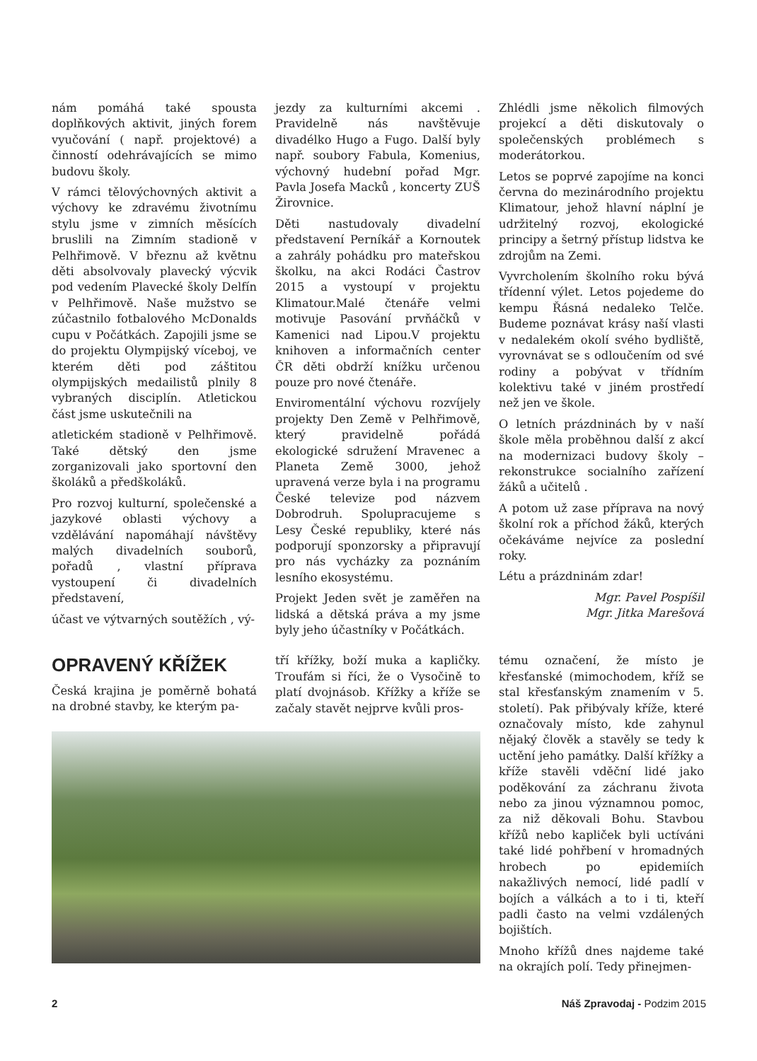nám pomáhá také spousta doplňkových aktivit, jiných forem vyučování ( např. projektové) a činností odehrávajících se mimo budovu školy.
V rámci tělovýchovných aktivit a výchovy ke zdravému životnímu stylu jsme v zimních měsících bruslili na Zimním stadioně v Pelhřimově. V březnu až květnu děti absolvovaly plavecký výcvik pod vedením Plavecké školy Delfín v Pelhřimově. Naše mužstvo se zúčastnilo fotbalového McDonalds cupu v Počátkách. Zapojili jsme se do projektu Olympijský víceboj, ve kterém děti pod záštitou olympijských medailistů plnily 8 vybraných disciplín. Atletickou část jsme uskutečnili na
atletickém stadioně v Pelhřimově. Také dětský den jsme zorganizovali jako sportovní den školáků a předškoláků.
Pro rozvoj kulturní, společenské a jazykové oblasti výchovy a vzdělávání napomáhají návštěvy malých divadelních souborů, pořadů , vlastní příprava vystoupení či divadelních představení,
účast ve výtvarných soutěžích , vý-
jezdy za kulturními akcemi . Pravidelně nás navštěvuje divadélko Hugo a Fugo. Další byly např. soubory Fabula, Komenius, výchovný hudební pořad Mgr. Pavla Josefa Macků , koncerty ZUŠ Žirovnice.
Děti nastudovaly divadelní představení Perníkář a Kornoutek a zahrály pohádku pro mateřskou školku, na akci Rodáci Častrov 2015 a vystoupí v projektu Klimatour.Malé čtenáře velmi motivuje Pasování prvňáčků v Kamenici nad Lipou.V projektu knihoven a informačních center ČR děti obdrží knížku určenou pouze pro nové čtenáře.
Enviromentální výchovu rozvíjely projekty Den Země v Pelhřimově, který pravidelně pořádá ekologické sdružení Mravenec a Planeta Země 3000, jehož upravená verze byla i na programu České televize pod názvem Dobrodruh. Spolupracujeme s Lesy České republiky, které nás podporují sponzorsky a připravují pro nás vycházky za poznáním lesního ekosystému.
Projekt Jeden svět je zaměřen na lidská a dětská práva a my jsme byly jeho účastníky v Počátkách.
Zhlédli jsme několich filmových projekcí a děti diskutovaly o společenských problémech s moderátorkou.
Letos se poprvé zapojíme na konci června do mezinárodního projektu Klimatour, jehož hlavní náplní je udržitelný rozvoj, ekologické principy a šetrný přístup lidstva ke zdrojům na Zemi.
Vyvrcholením školního roku bývá třídenní výlet. Letos pojedeme do kempu Řásná nedaleko Telče. Budeme poznávat krásy naší vlasti v nedalekém okolí svého bydliště, vyrovnávat se s odloučením od své rodiny a pobývat v třídním kolektivu také v jiném prostředí než jen ve škole.
O letních prázdninách by v naší škole měla proběhnou další z akcí na modernizaci budovy školy – rekonstrukce socialního zařízení žáků a učitelů .
A potom už zase příprava na nový školní rok a příchod žáků, kterých očekáváme nejvíce za poslední roky.
Létu a prázdninám zdar!
Mgr. Pavel Pospíšil
Mgr. Jitka Marešová
OPRAVENÝ KŘÍŽEK
Česká krajina je poměrně bohatá na drobné stavby, ke kterým pa-
tří křížky, boží muka a kapličky. Troufám si říci, že o Vysočině to platí dvojnásob. Křížky a kříže se začaly stavět nejprve kvůli pros-
tému označení, že místo je křesťanské (mimochodem, kříž se stal křesťanským znamením v 5. století). Pak přibývaly kříže, které označovaly místo, kde zahynul nějaký člověk a stavěly se tedy k uctění jeho památky. Další křížky a kříže stavěli vděční lidé jako poděkování za záchranu života nebo za jinou významnou pomoc, za niž děkovali Bohu. Stavbou křížů nebo kapliček byli uctíváni také lidé pohřbení v hromadných hrobech po epidemiích nakažlivých nemocí, lidé padlí v bojích a válkách a to i ti, kteří padli často na velmi vzdálených bojištích.
Mnoho křížů dnes najdeme také na okrajích polí. Tedy přinejmen-
2 Náš Zpravodaj - Podzim 2015